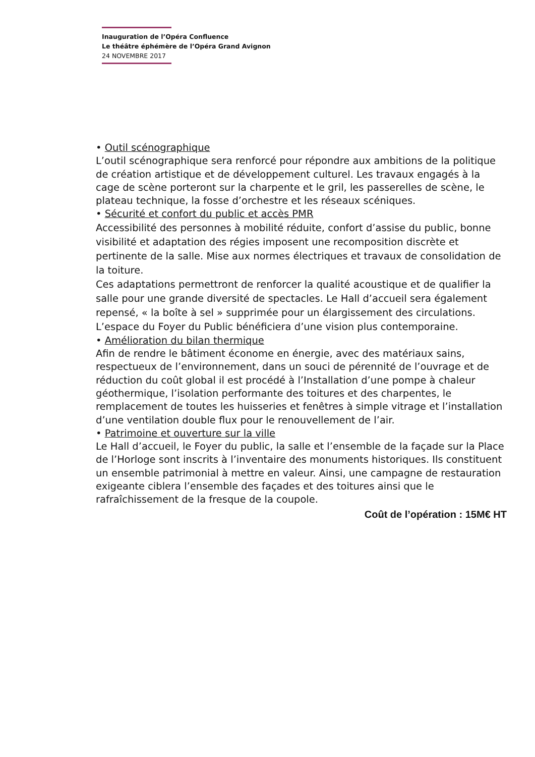Inauguration de l’Opéra Confluence
Le théâtre éphémère de l’Opéra Grand Avignon
24 NOVEMBRE 2017
• Outil scénographique
L’outil scénographique sera renforcé pour répondre aux ambitions de la politique de création artistique et de développement culturel. Les travaux engagés à la cage de scène porteront sur la charpente et le gril, les passerelles de scène, le plateau technique, la fosse d’orchestre et les réseaux scéniques.
• Sécurité et confort du public et accès PMR
Accessibilité des personnes à mobilité réduite, confort d’assise du public, bonne visibilité et adaptation des régies imposent une recomposition discrète et pertinente de la salle. Mise aux normes électriques et travaux de consolidation de la toiture.
Ces adaptations permettront de renforcer la qualité acoustique et de qualifier la salle pour une grande diversité de spectacles. Le Hall d’accueil sera également repensé, « la boîte à sel » supprimée pour un élargissement des circulations. L’espace du Foyer du Public bénéficiera d’une vision plus contemporaine.
• Amélioration du bilan thermique
Afin de rendre le bâtiment économe en énergie, avec des matériaux sains, respectueux de l’environnement, dans un souci de pérennité de l’ouvrage et de réduction du coût global il est procédé à l’Installation d’une pompe à chaleur géothermique, l’isolation performante des toitures et des charpentes, le remplacement de toutes les huisseries et fenêtres à simple vitrage et l’installation d’une ventilation double flux pour le renouvellement de l’air.
• Patrimoine et ouverture sur la ville
Le Hall d’accueil, le Foyer du public, la salle et l’ensemble de la façade sur la Place de l’Horloge sont inscrits à l’inventaire des monuments historiques. Ils constituent un ensemble patrimonial à mettre en valeur. Ainsi, une campagne de restauration exigeante ciblera l’ensemble des façades et des toitures ainsi que le rafraîchissement de la fresque de la coupole.
Coût de l’opération : 15M€ HT